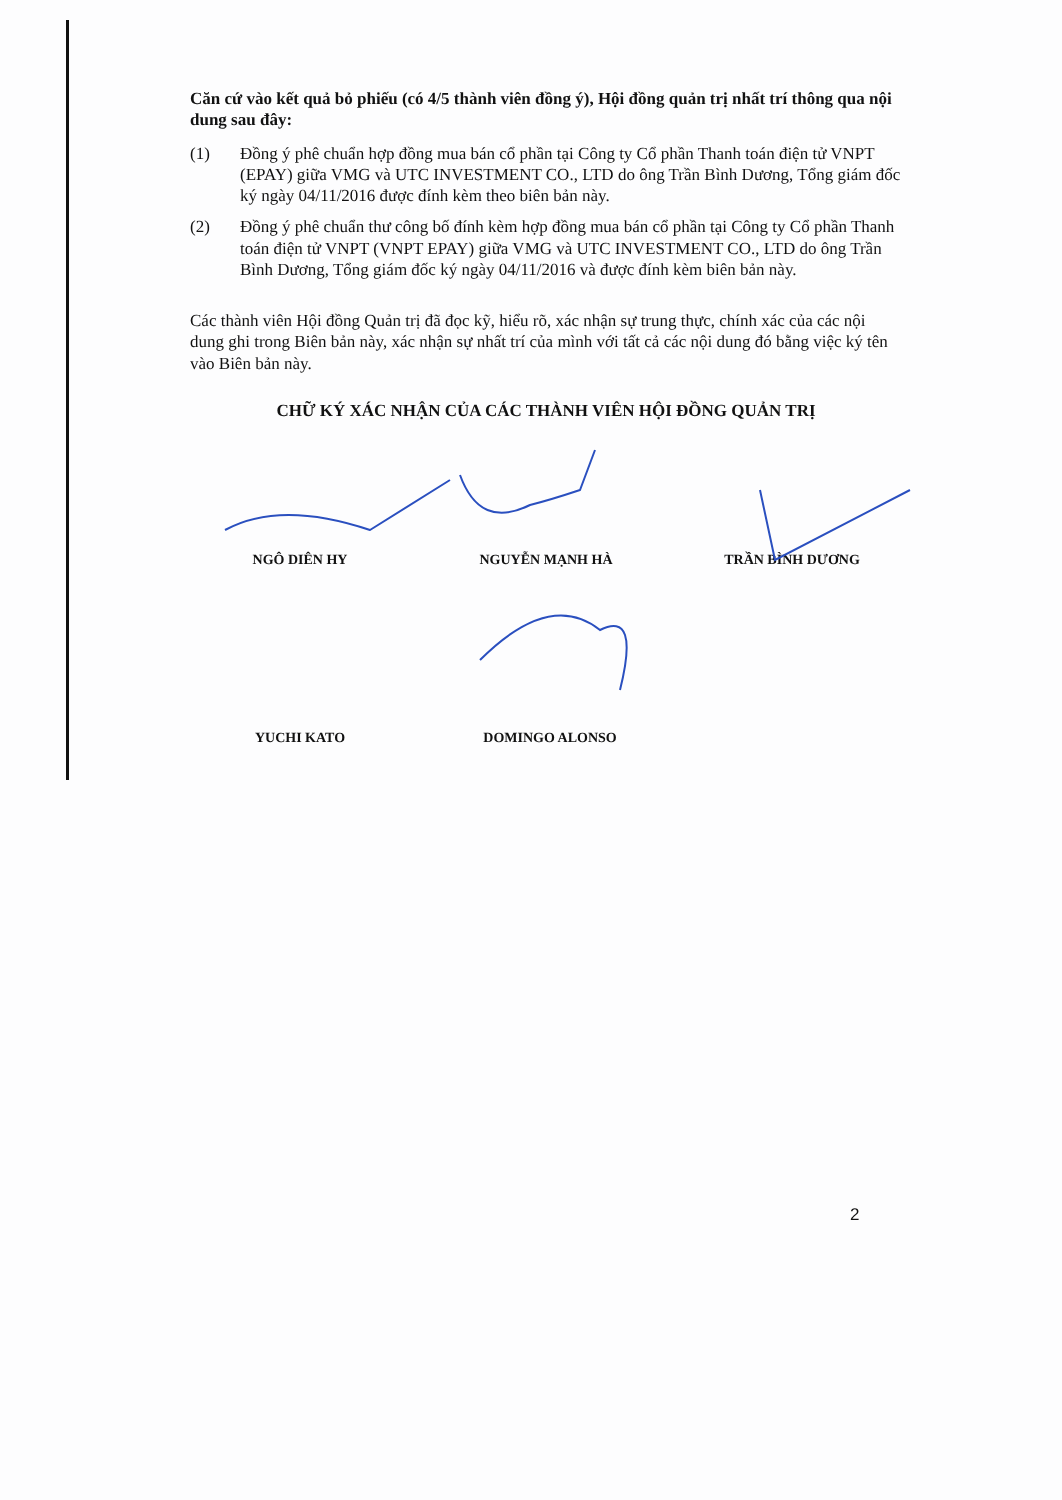Căn cứ vào kết quả bỏ phiếu (có 4/5 thành viên đồng ý), Hội đồng quản trị nhất trí thông qua nội dung sau đây:
(1) Đồng ý phê chuẩn hợp đồng mua bán cổ phần tại Công ty Cổ phần Thanh toán điện tử VNPT (EPAY) giữa VMG và UTC INVESTMENT CO., LTD do ông Trần Bình Dương, Tổng giám đốc ký ngày 04/11/2016 được đính kèm theo biên bản này.
(2) Đồng ý phê chuẩn thư công bố đính kèm hợp đồng mua bán cổ phần tại Công ty Cổ phần Thanh toán điện tử VNPT (VNPT EPAY) giữa VMG và UTC INVESTMENT CO., LTD do ông Trần Bình Dương, Tổng giám đốc ký ngày 04/11/2016 và được đính kèm biên bản này.
Các thành viên Hội đồng Quản trị đã đọc kỹ, hiểu rõ, xác nhận sự trung thực, chính xác của các nội dung ghi trong Biên bản này, xác nhận sự nhất trí của mình với tất cả các nội dung đó bằng việc ký tên vào Biên bản này.
CHỮ KÝ XÁC NHẬN CỦA CÁC THÀNH VIÊN HỘI ĐỒNG QUẢN TRỊ
NGÔ DIÊN HY NGUYỄN MẠNH HÀ TRẦN BÌNH DƯƠNG
YUCHI KATO DOMINGO ALONSO
2